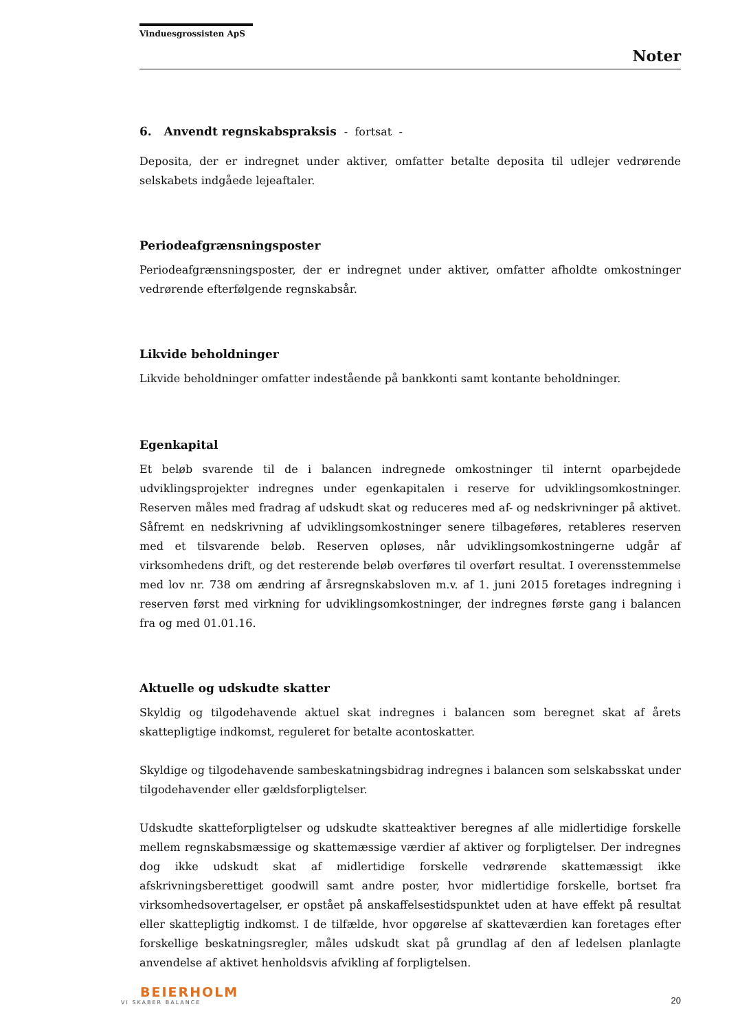Vinduesgrossisten ApS
Noter
6. Anvendt regnskabspraksis - fortsat -
Deposita, der er indregnet under aktiver, omfatter betalte deposita til udlejer vedrørende selskabets indgåede lejeaftaler.
Periodeafgrænsningsposter
Periodeafgrænsningsposter, der er indregnet under aktiver, omfatter afholdte omkostninger vedrørende efterfølgende regnskabsår.
Likvide beholdninger
Likvide beholdninger omfatter indestående på bankkonti samt kontante beholdninger.
Egenkapital
Et beløb svarende til de i balancen indregnede omkostninger til internt oparbejdede udviklingsprojekter indregnes under egenkapitalen i reserve for udviklingsomkostninger. Reserven måles med fradrag af udskudt skat og reduceres med af- og nedskrivninger på aktivet. Såfremt en nedskrivning af udviklingsomkostninger senere tilbageføres, retableres reserven med et tilsvarende beløb. Reserven opløses, når udviklingsomkostningerne udgår af virksomhedens drift, og det resterende beløb overføres til overført resultat. I overensstemmelse med lov nr. 738 om ændring af årsregnskabsloven m.v. af 1. juni 2015 foretages indregning i reserven først med virkning for udviklingsomkostninger, der indregnes første gang i balancen fra og med 01.01.16.
Aktuelle og udskudte skatter
Skyldig og tilgodehavende aktuel skat indregnes i balancen som beregnet skat af årets skattepligtige indkomst, reguleret for betalte acontoskatter.
Skyldige og tilgodehavende sambeskatningsbidrag indregnes i balancen som selskabsskat under tilgodehavender eller gældsforpligtelser.
Udskudte skatteforpligtelser og udskudte skatteaktiver beregnes af alle midlertidige forskelle mellem regnskabsmæssige og skattemæssige værdier af aktiver og forpligtelser. Der indregnes dog ikke udskudt skat af midlertidige forskelle vedrørende skattemæssigt ikke afskrivningsberettiget goodwill samt andre poster, hvor midlertidige forskelle, bortset fra virksomhedsovertagelser, er opstået på anskaffelsestidspunktet uden at have effekt på resultat eller skattepligtig indkomst. I de tilfælde, hvor opgørelse af skatteværdien kan foretages efter forskellige beskatningsregler, måles udskudt skat på grundlag af den af ledelsen planlagte anvendelse af aktivet henholdsvis afvikling af forpligtelsen.
BEIERHOLM
VI SKABER BALANCE
20